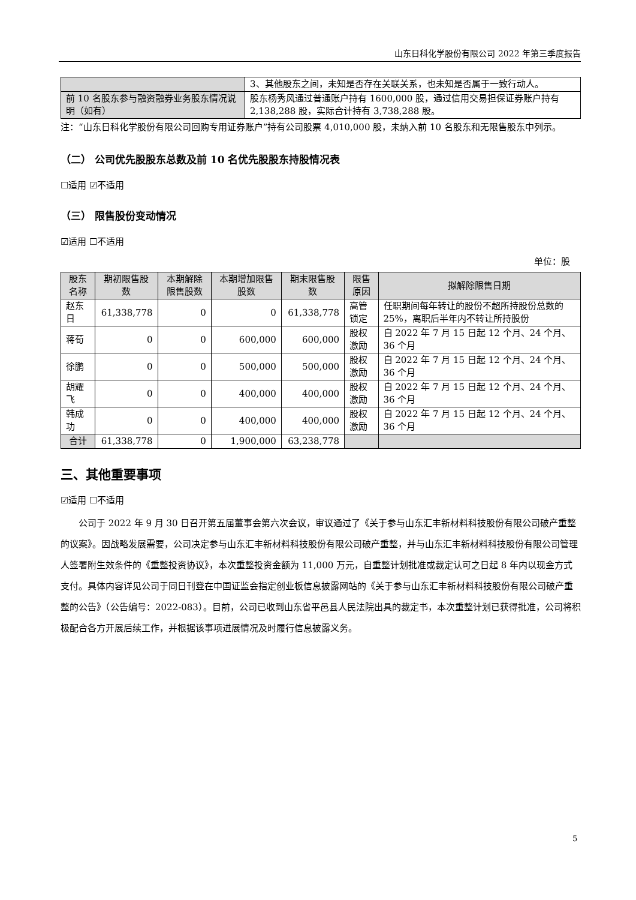山东日科化学股份有限公司 2022 年第三季度报告
| | 3、其他股东之间，未知是否存在关联关系，也未知是否属于一致行动人。 |
| 前 10 名股东参与融资融券业务股东情况说明（如有） | 股东杨秀风通过普通账户持有 1600,000 股，通过信用交易担保证券账户持有 2,138,288 股，实际合计持有 3,738,288 股。 |
注：“山东日科化学股份有限公司回购专用证券账户”持有公司股票 4,010,000 股，未纳入前 10 名股东和无限售股东中列示。
（二） 公司优先股股东总数及前 10 名优先股股东持股情况表
☐适用 ☑不适用
（三） 限售股份变动情况
☑适用 ☐不适用
单位：股
| 股东名称 | 期初限售股数 | 本期解除限售股数 | 本期增加限售股数 | 期末限售股数 | 限售原因 | 拟解除限售日期 |
| --- | --- | --- | --- | --- | --- | --- |
| 赵东日 | 61,338,778 | 0 | 0 | 61,338,778 | 高管锁定 | 任职期间每年转让的股份不超所持股份总数的 25%，离职后半年内不转让所持股份 |
| 蒋荀 | 0 | 0 | 600,000 | 600,000 | 股权激励 | 自 2022 年 7 月 15 日起 12 个月、24 个月、36 个月 |
| 徐鹏 | 0 | 0 | 500,000 | 500,000 | 股权激励 | 自 2022 年 7 月 15 日起 12 个月、24 个月、36 个月 |
| 胡耀飞 | 0 | 0 | 400,000 | 400,000 | 股权激励 | 自 2022 年 7 月 15 日起 12 个月、24 个月、36 个月 |
| 韩成功 | 0 | 0 | 400,000 | 400,000 | 股权激励 | 自 2022 年 7 月 15 日起 12 个月、24 个月、36 个月 |
| 合计 | 61,338,778 | 0 | 1,900,000 | 63,238,778 | | |
三、其他重要事项
☑适用 ☐不适用
公司于 2022 年 9 月 30 日召开第五届董事会第六次会议，审议通过了《关于参与山东汇丰新材料科技股份有限公司破产重整的议案》。因战略发展需要，公司决定参与山东汇丰新材料科技股份有限公司破产重整，并与山东汇丰新材料科技股份有限公司管理人签署附生效条件的《重整投资协议》，本次重整投资金额为 11,000 万元，自重整计划批准或裁定认可之日起 8 年内以现金方式支付。具体内容详见公司于同日刊登在中国证监会指定创业板信息披露网站的《关于参与山东汇丰新材料科技股份有限公司破产重整的公告》（公告编号：2022-083）。目前，公司已收到山东省平邑县人民法院出具的裁定书，本次重整计划已获得批准，公司将积极配合各方开展后续工作，并根据该事项进展情况及时履行信息披露义务。
5